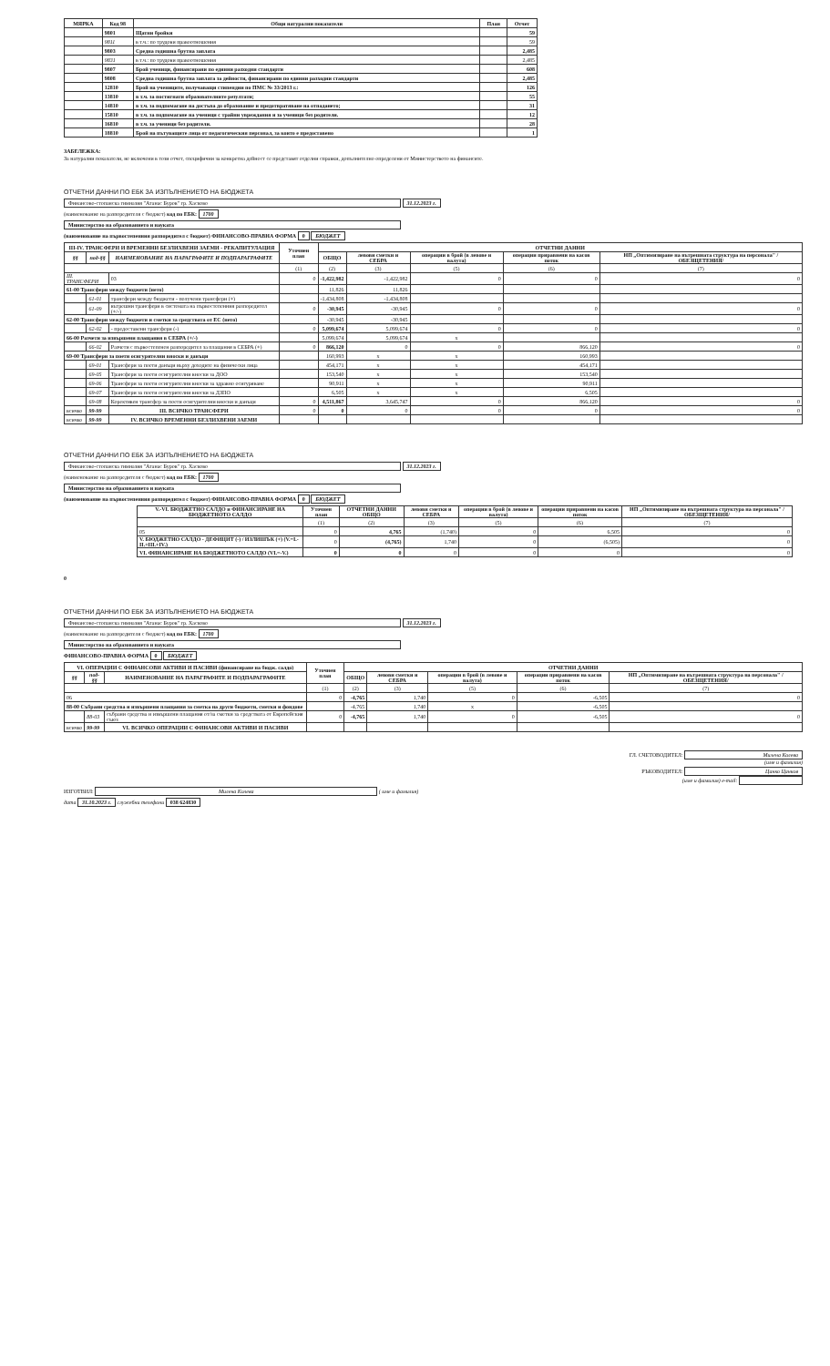| МЯРКА | Код 98 | Общи натурални показатели | План | Отчет |
| --- | --- | --- | --- | --- |
| | 9801 | Щатни бройки | | 59 |
| | 9811 | в т.ч.: по трудови правоотношения | | 59 |
| | 9803 | Средна годишна брутна заплата | | 2,485 |
| | 9831 | в т.ч.: по трудови правоотношения | | 2,485 |
| | 9807 | Брой ученици, финансирани по единни разходни стандарти | | 608 |
| | 9808 | Средна годишна брутна заплата за дейности, финансирани по единни разходни стандарти | | 2,485 |
| | 12810 | Брой на учениците, получаващи стипендии по ПМС № 33/2013 г.: | | 126 |
| | 13810 | в т.ч. за постигнати образователните резултати; | | 55 |
| | 14810 | в т.ч. за подпомагане на достъпа до образование и предотвратяване на отпадането; | | 31 |
| | 15810 | в т.ч. за подпомагане на ученици с трайни увреждания и за ученици без родители. | | 12 |
| | 16810 | в т.ч. за ученици без родители. | | 28 |
| | 18810 | Брой на пътуващите лица от педагогическия персонал, за които е предоставено | | 1 |
ЗАБЕЛЕЖКА:
За натурални показатели, не включени в този отчет, специфични за конкретна дейност се представят отделни справки, допълнително определени от Министерството на финансите.
ОТЧЕТНИ ДАННИ ПО ЕБК ЗА ИЗПЪЛНЕНИЕТО НА БЮДЖЕТА
Финансово-стопанска гимназия "Атанас Буров" гр. Хасково 31.12.2023 г.
(наименование на разпоредителя с бюджет) код по ЕБК: 1700
Министерство на образованието и науката
(наименование на първостепенния разпоредител с бюджет) ФИНАНСОВО-ПРАВНА ФОРМА 0 БЮДЖЕТ
| III-IV. ТРАНСФЕРИ И ВРЕМЕННИ БЕЗЛИХВЕНИ ЗАЕМИ - РЕКАПИТУЛАЦИЯ | | | Уточнен план | ОТЧЕТНИ ДАННИ | | | | |
| --- | --- | --- | --- | --- | --- | --- | --- | --- |
| §§ | под-§§ | НАИМЕНОВАНИЕ НА ПАРАГРАФИТЕ И ПОДПАРАГРАФИТЕ | | ОБЩО | левови сметки и СЕБРА | операции в брой (в левове и валута) | операции приравнени на касов поток | НП „Оптимизиране на вътрешната структура на персонала" /ОБЕЗЩЕТЕНИЯ/ |
| | | | (1) | (2) | (3) | (5) | (6) | (7) |
| III. ТРАНСФЕРИ | | 03 | 0 | -1,422,982 | -1,422,982 | 0 | 0 | 0 |
| 61-00 Трансфери между бюджети (нето) | | | | 11,826 | 11,826 | | | |
| | 61-01 | трансфери между бюджети - получени трансфери (+) | | -1,434,808 | -1,434,808 | | | |
| | 61-09 | вътрешни трансфери в системата на първостепенния разпоредител (+/-) | 0 | -30,945 | -30,945 | 0 | 0 | 0 |
| 62-00 Трансфери между бюджети и сметки за средствата от ЕС (нето) | | | | -30,945 | -30,945 | | | |
| | 62-02 | - предоставени трансфери (-) | 0 | 5,099,674 | 5,099,674 | 0 | 0 | 0 |
| 66-00 Разчети за извършени плащания в СЕБРА (+/-) | | | | 5,099,674 | 5,099,674 | x | | |
| | 66-02 | Разчети с първостепенен разпоредител за плащания в СЕБРА (+) | 0 | 866,120 | 0 | 0 | 866,120 | 0 |
| 69-00 Трансфери за поети осигурителни вноски и данъци | | | | 160,993 | x | x | 160,993 | |
| | 69-01 | Трансфери за поети данъци върху доходите на физически лица | | 454,171 | x | x | 454,171 | |
| | 69-05 | Трансфери за поети осигурителни вноски за ДОО | | 153,540 | x | x | 153,540 | |
| | 69-06 | Трансфери за поети осигурителни вноски за здравно осигуряване | | 90,911 | x | x | 90,911 | |
| | 69-07 | Трансфери за поети осигурителни вноски за ДЗПО | | 6,505 | x | x | 6,505 | |
| | 69-08 | Корективен трансфер за поети осигурителни вноски и данъци | 0 | 4,511,867 | 3,645,747 | 0 | 866,120 | 0 |
| всичко | 99-99 | III. ВСИЧКО ТРАНСФЕРИ | 0 | 0 | 0 | 0 | 0 | 0 |
| всичко | 99-99 | IV. ВСИЧКО ВРЕМЕННИ БЕЗЛИХВЕНИ ЗАЕМИ | | | | | | |
ОТЧЕТНИ ДАННИ ПО ЕБК ЗА ИЗПЪЛНЕНИЕТО НА БЮДЖЕТА
Финансово-стопанска гимназия "Атанас Буров" гр. Хасково 31.12.2023 г.
(наименование на разпоредителя с бюджет) код по ЕБК: 1700
Министерство на образованието и науката
(наименование на първостепенния разпоредител с бюджет) ФИНАНСОВО-ПРАВНА ФОРМА 0 БЮДЖЕТ
| V.-VI. БЮДЖЕТНО САЛДО и ФИНАНСИРАНЕ НА БЮДЖЕТНОТО САЛДО | Уточнен план | ОТЧЕТНИ ДАННИ ОБЩО | левови сметки и СЕБРА | операции в брой (в левове и валута) | операции приравнени на касов поток | НП „Оптимизиране на вътрешната структура на персонала" /ОБЕЗЩЕТЕНИЯ/ |
| --- | --- | --- | --- | --- | --- | --- |
| | (1) | (2) | (3) | (5) | (6) | (7) |
| 05 | 0 | 4,765 | (1,740) | 0 | 6,505 | 0 |
| V. БЮДЖЕТНО САЛДО - ДЕФИЦИТ (-) / ИЗЛИШЪК (+) (V.=I.-II.+III.+IV.) | 0 | (4,765) | 1,740 | 0 | (6,505) | 0 |
| VI. ФИНАНСИРАНЕ НА БЮДЖЕТНОТО САЛДО (VI.=-V.) | 0 | 0 | 0 | 0 | 0 | 0 |
0
ОТЧЕТНИ ДАННИ ПО ЕБК ЗА ИЗПЪЛНЕНИЕТО НА БЮДЖЕТА
Финансово-стопанска гимназия "Атанас Буров" гр. Хасково 31.12.2023 г.
(наименование на разпоредителя с бюджет) код по ЕБК: 1700
Министерство на образованието и науката
ФИНАНСОВО-ПРАВНА ФОРМА 0 БЮДЖЕТ
| VI. ОПЕРАЦИИ С ФИНАНСОВИ АКТИВИ И ПАСИВИ (финансиране на бюдж. салдо) | | | Уточнен план | ОТЧЕТНИ ДАННИ | | | | |
| --- | --- | --- | --- | --- | --- | --- | --- | --- |
| §§ | под-§§ | НАИМЕНОВАНИЕ НА ПАРАГРАФИТЕ И ПОДПАРАГРАФИТЕ | | ОБЩО | левови сметки и СЕБРА | операции в брой (в левове и валута) | операции приравнени на касов поток | НП „Оптимизиране на вътрешната структура на персонала" /ОБЕЗЩЕТЕНИЯ/ |
| | | | (1) | (2) | (3) | (5) | (6) | (7) |
| 06 | | | 0 | -4,765 | 1,740 | 0 | -6,505 | 0 |
| 88-00 Събрани средства и извършени плащания за сметка на други бюджети, сметки и фондове | | | | -4,765 | 1,740 | x | -6,505 | |
| | 88-03 | събрани средства и извършени плащания от/за сметки за средствата от Европейския съюз | 0 | -4,765 | 1,740 | 0 | -6,505 | 0 |
| всичко | 99-99 | VI. ВСИЧКО ОПЕРАЦИИ С ФИНАНСОВИ АКТИВИ И ПАСИВИ | | | | | | |
ГЛ. СЧЕТОВОДИТЕЛ: Милена Колева
(име и фамилия)
РЪКОВОДИТЕЛ: Цанко Цанков
(име и фамилия) e-mail:
ИЗГОТВИЛ: Милена Колева ( име и фамилия)
дата 31.10.2023 г. служебни телефони 038 624830